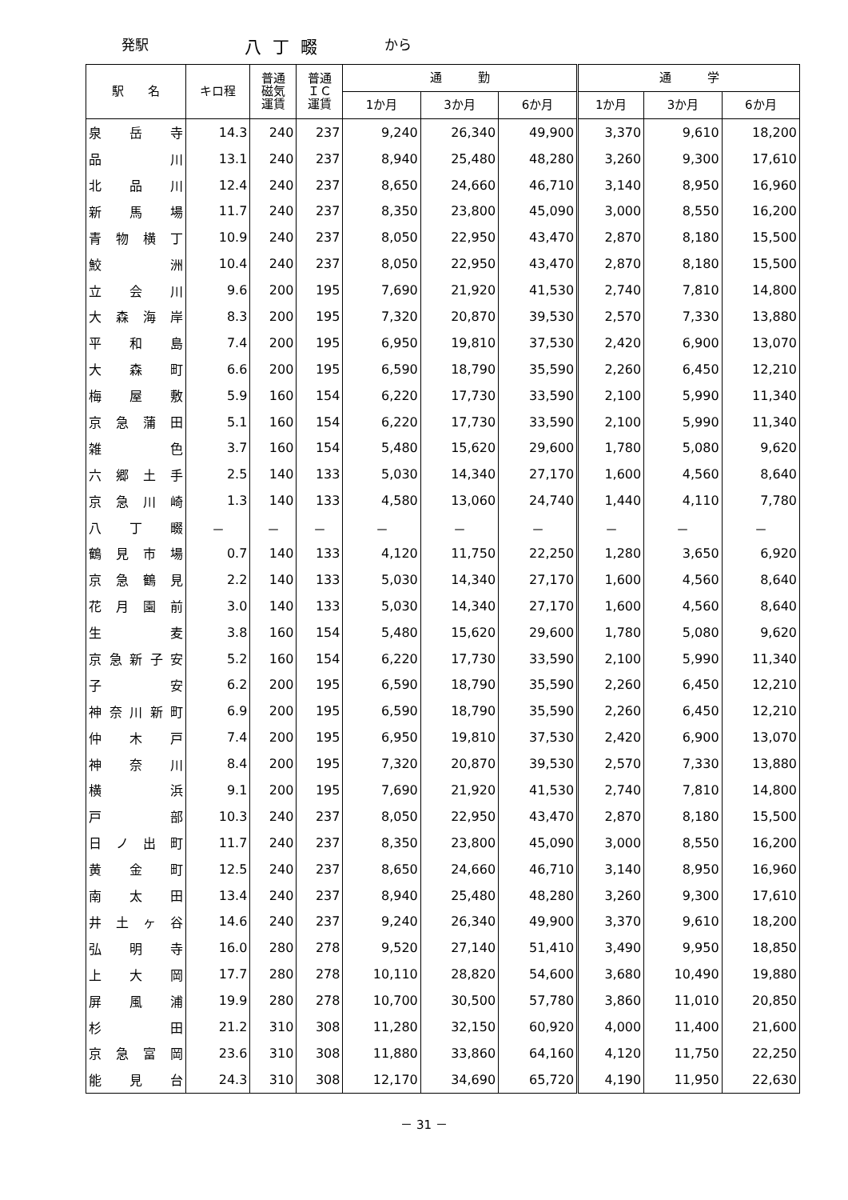発駅 八丁畷 から
| 駅 名 | キロ程 | 普通 磁気 運賃 | 普通 ＩＣ 運賃 | 通 勤 | | | 通 学 | | |
| --- | --- | --- | --- | --- | --- | --- | --- | --- | --- |
| | | | | 1か月 | 3か月 | 6か月 | 1か月 | 3か月 | 6か月 |
| 泉岳寺 | 14.3 | 240 | 237 | 9,240 | 26,340 | 49,900 | 3,370 | 9,610 | 18,200 |
| 品川 | 13.1 | 240 | 237 | 8,940 | 25,480 | 48,280 | 3,260 | 9,300 | 17,610 |
| 北品川 | 12.4 | 240 | 237 | 8,650 | 24,660 | 46,710 | 3,140 | 8,950 | 16,960 |
| 新馬場 | 11.7 | 240 | 237 | 8,350 | 23,800 | 45,090 | 3,000 | 8,550 | 16,200 |
| 青物横丁 | 10.9 | 240 | 237 | 8,050 | 22,950 | 43,470 | 2,870 | 8,180 | 15,500 |
| 鮫洲 | 10.4 | 240 | 237 | 8,050 | 22,950 | 43,470 | 2,870 | 8,180 | 15,500 |
| 立会川 | 9.6 | 200 | 195 | 7,690 | 21,920 | 41,530 | 2,740 | 7,810 | 14,800 |
| 大森海岸 | 8.3 | 200 | 195 | 7,320 | 20,870 | 39,530 | 2,570 | 7,330 | 13,880 |
| 平和島 | 7.4 | 200 | 195 | 6,950 | 19,810 | 37,530 | 2,420 | 6,900 | 13,070 |
| 大森町 | 6.6 | 200 | 195 | 6,590 | 18,790 | 35,590 | 2,260 | 6,450 | 12,210 |
| 梅屋敷 | 5.9 | 160 | 154 | 6,220 | 17,730 | 33,590 | 2,100 | 5,990 | 11,340 |
| 京急蒲田 | 5.1 | 160 | 154 | 6,220 | 17,730 | 33,590 | 2,100 | 5,990 | 11,340 |
| 雑色 | 3.7 | 160 | 154 | 5,480 | 15,620 | 29,600 | 1,780 | 5,080 | 9,620 |
| 六郷土手 | 2.5 | 140 | 133 | 5,030 | 14,340 | 27,170 | 1,600 | 4,560 | 8,640 |
| 京急川崎 | 1.3 | 140 | 133 | 4,580 | 13,060 | 24,740 | 1,440 | 4,110 | 7,780 |
| 八丁畷 | － | － | － | － | － | － | － | － | － |
| 鶴見市場 | 0.7 | 140 | 133 | 4,120 | 11,750 | 22,250 | 1,280 | 3,650 | 6,920 |
| 京急鶴見 | 2.2 | 140 | 133 | 5,030 | 14,340 | 27,170 | 1,600 | 4,560 | 8,640 |
| 花月園前 | 3.0 | 140 | 133 | 5,030 | 14,340 | 27,170 | 1,600 | 4,560 | 8,640 |
| 生麦 | 3.8 | 160 | 154 | 5,480 | 15,620 | 29,600 | 1,780 | 5,080 | 9,620 |
| 京急新子安 | 5.2 | 160 | 154 | 6,220 | 17,730 | 33,590 | 2,100 | 5,990 | 11,340 |
| 子安 | 6.2 | 200 | 195 | 6,590 | 18,790 | 35,590 | 2,260 | 6,450 | 12,210 |
| 神奈川新町 | 6.9 | 200 | 195 | 6,590 | 18,790 | 35,590 | 2,260 | 6,450 | 12,210 |
| 仲木戸 | 7.4 | 200 | 195 | 6,950 | 19,810 | 37,530 | 2,420 | 6,900 | 13,070 |
| 神奈川 | 8.4 | 200 | 195 | 7,320 | 20,870 | 39,530 | 2,570 | 7,330 | 13,880 |
| 横浜 | 9.1 | 200 | 195 | 7,690 | 21,920 | 41,530 | 2,740 | 7,810 | 14,800 |
| 戸部 | 10.3 | 240 | 237 | 8,050 | 22,950 | 43,470 | 2,870 | 8,180 | 15,500 |
| 日ノ出町 | 11.7 | 240 | 237 | 8,350 | 23,800 | 45,090 | 3,000 | 8,550 | 16,200 |
| 黄金町 | 12.5 | 240 | 237 | 8,650 | 24,660 | 46,710 | 3,140 | 8,950 | 16,960 |
| 南太田 | 13.4 | 240 | 237 | 8,940 | 25,480 | 48,280 | 3,260 | 9,300 | 17,610 |
| 井土ヶ谷 | 14.6 | 240 | 237 | 9,240 | 26,340 | 49,900 | 3,370 | 9,610 | 18,200 |
| 弘明寺 | 16.0 | 280 | 278 | 9,520 | 27,140 | 51,410 | 3,490 | 9,950 | 18,850 |
| 上大岡 | 17.7 | 280 | 278 | 10,110 | 28,820 | 54,600 | 3,680 | 10,490 | 19,880 |
| 屏風浦 | 19.9 | 280 | 278 | 10,700 | 30,500 | 57,780 | 3,860 | 11,010 | 20,850 |
| 杉田 | 21.2 | 310 | 308 | 11,280 | 32,150 | 60,920 | 4,000 | 11,400 | 21,600 |
| 京急富岡 | 23.6 | 310 | 308 | 11,880 | 33,860 | 64,160 | 4,120 | 11,750 | 22,250 |
| 能見台 | 24.3 | 310 | 308 | 12,170 | 34,690 | 65,720 | 4,190 | 11,950 | 22,630 |
－ 31 －